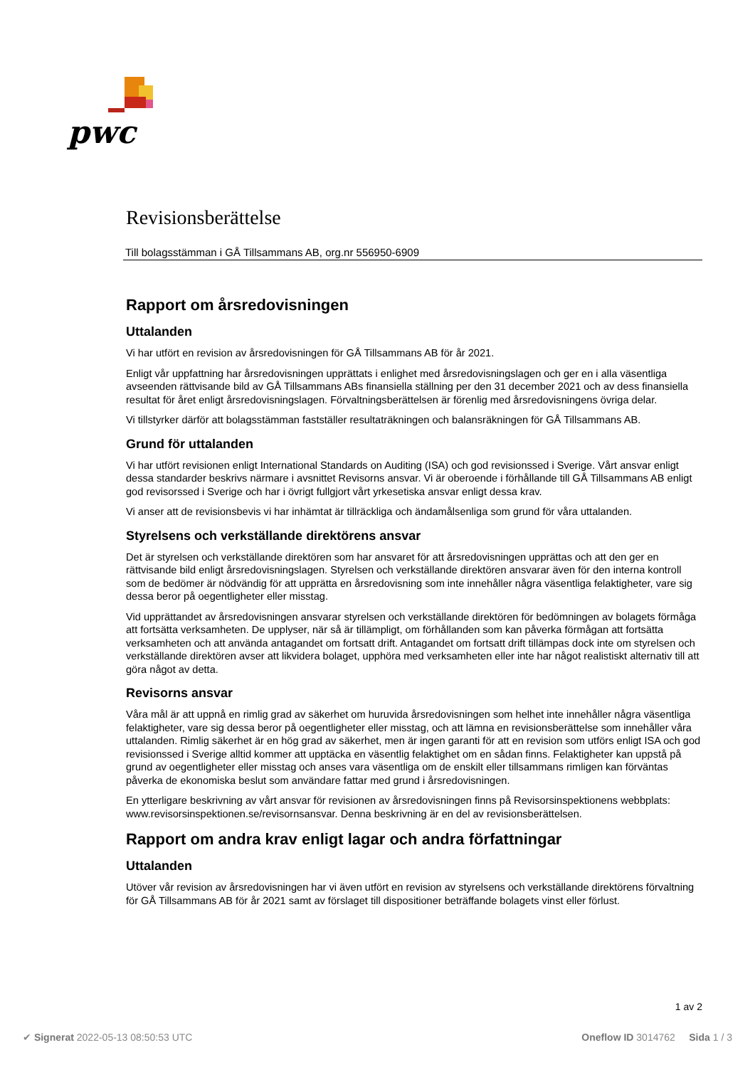pwc
Revisionsberättelse
Till bolagsstämman i GÅ Tillsammans AB, org.nr 556950-6909
Rapport om årsredovisningen
Uttalanden
Vi har utfört en revision av årsredovisningen för GÅ Tillsammans AB för år 2021.
Enligt vår uppfattning har årsredovisningen upprättats i enlighet med årsredovisningslagen och ger en i alla väsentliga avseenden rättvisande bild av GÅ Tillsammans ABs finansiella ställning per den 31 december 2021 och av dess finansiella resultat för året enligt årsredovisningslagen. Förvaltningsberättelsen är förenlig med årsredovisningens övriga delar.
Vi tillstyrker därför att bolagsstämman fastställer resultaträkningen och balansräkningen för GÅ Tillsammans AB.
Grund för uttalanden
Vi har utfört revisionen enligt International Standards on Auditing (ISA) och god revisionssed i Sverige. Vårt ansvar enligt dessa standarder beskrivs närmare i avsnittet Revisorns ansvar. Vi är oberoende i förhållande till GÅ Tillsammans AB enligt god revisorssed i Sverige och har i övrigt fullgjort vårt yrkesetiska ansvar enligt dessa krav.
Vi anser att de revisionsbevis vi har inhämtat är tillräckliga och ändamålsenliga som grund för våra uttalanden.
Styrelsens och verkställande direktörens ansvar
Det är styrelsen och verkställande direktören som har ansvaret för att årsredovisningen upprättas och att den ger en rättvisande bild enligt årsredovisningslagen. Styrelsen och verkställande direktören ansvarar även för den interna kontroll som de bedömer är nödvändig för att upprätta en årsredovisning som inte innehåller några väsentliga felaktigheter, vare sig dessa beror på oegentligheter eller misstag.
Vid upprättandet av årsredovisningen ansvarar styrelsen och verkställande direktören för bedömningen av bolagets förmåga att fortsätta verksamheten. De upplyser, när så är tillämpligt, om förhållanden som kan påverka förmågan att fortsätta verksamheten och att använda antagandet om fortsatt drift. Antagandet om fortsatt drift tillämpas dock inte om styrelsen och verkställande direktören avser att likvidera bolaget, upphöra med verksamheten eller inte har något realistiskt alternativ till att göra något av detta.
Revisorns ansvar
Våra mål är att uppnå en rimlig grad av säkerhet om huruvida årsredovisningen som helhet inte innehåller några väsentliga felaktigheter, vare sig dessa beror på oegentligheter eller misstag, och att lämna en revisionsberättelse som innehåller våra uttalanden. Rimlig säkerhet är en hög grad av säkerhet, men är ingen garanti för att en revision som utförs enligt ISA och god revisionssed i Sverige alltid kommer att upptäcka en väsentlig felaktighet om en sådan finns. Felaktigheter kan uppstå på grund av oegentligheter eller misstag och anses vara väsentliga om de enskilt eller tillsammans rimligen kan förväntas påverka de ekonomiska beslut som användare fattar med grund i årsredovisningen.
En ytterligare beskrivning av vårt ansvar för revisionen av årsredovisningen finns på Revisorsinspektionens webbplats: www.revisorsinspektionen.se/revisornsansvar. Denna beskrivning är en del av revisionsberättelsen.
Rapport om andra krav enligt lagar och andra författningar
Uttalanden
Utöver vår revision av årsredovisningen har vi även utfört en revision av styrelsens och verkställande direktörens förvaltning för GÅ Tillsammans AB för år 2021 samt av förslaget till dispositioner beträffande bolagets vinst eller förlust.
1 av 2
✔ Signerat 2022-05-13 08:50:53 UTC Oneflow ID 3014762 Sida 1 / 3